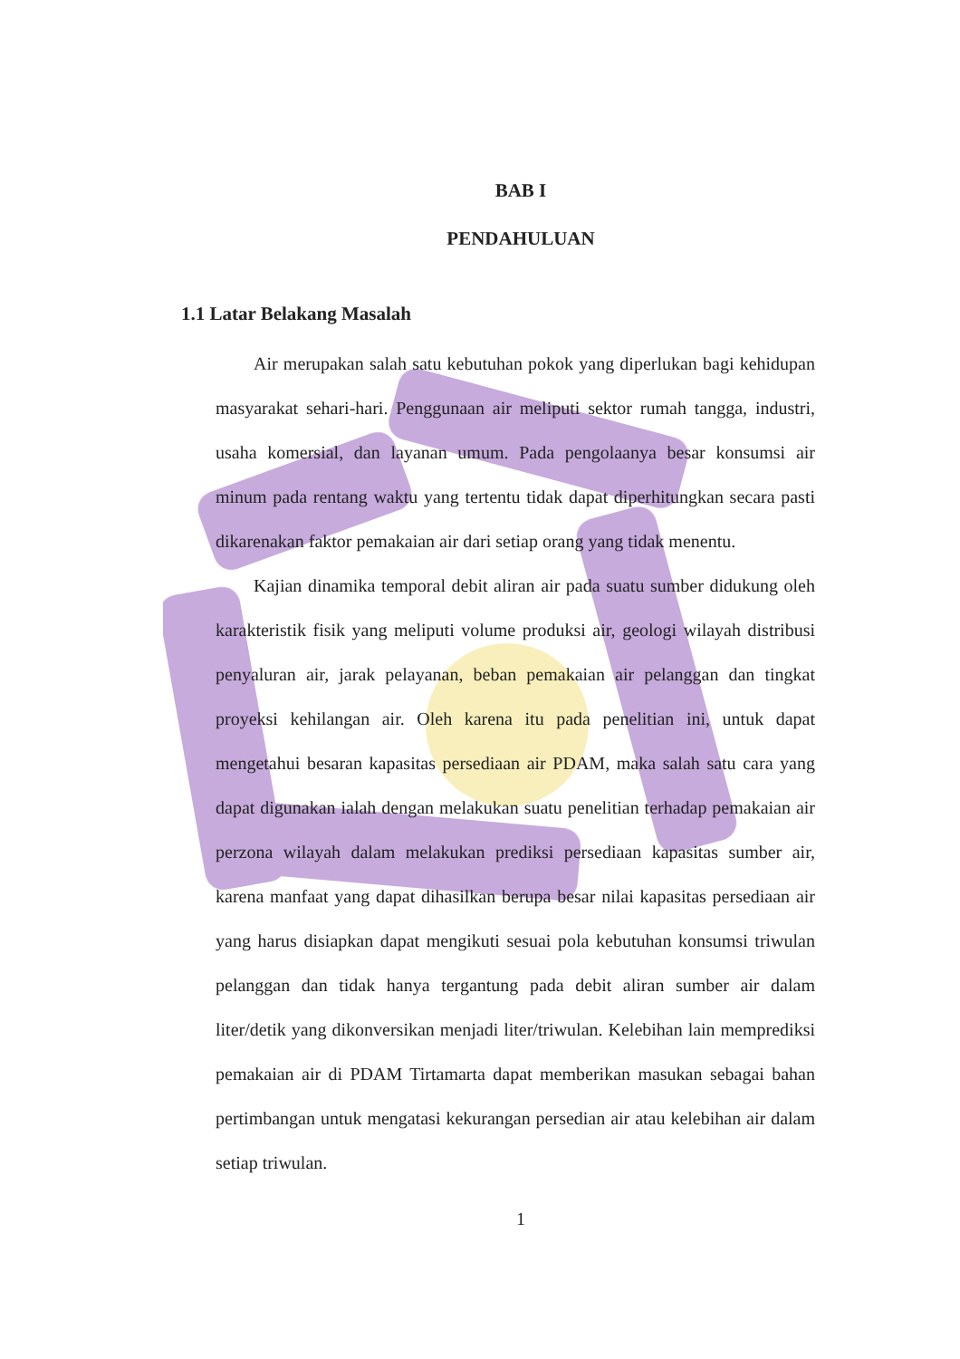BAB I
PENDAHULUAN
1.1 Latar Belakang Masalah
Air merupakan salah satu kebutuhan pokok yang diperlukan bagi kehidupan masyarakat sehari-hari. Penggunaan air meliputi sektor rumah tangga, industri, usaha komersial, dan layanan umum. Pada pengolaanya besar konsumsi air minum pada rentang waktu yang tertentu tidak dapat diperhitungkan secara pasti dikarenakan faktor pemakaian air dari setiap orang yang tidak menentu.
Kajian dinamika temporal debit aliran air pada suatu sumber didukung oleh karakteristik fisik yang meliputi volume produksi air, geologi wilayah distribusi penyaluran air, jarak pelayanan, beban pemakaian air pelanggan dan tingkat proyeksi kehilangan air. Oleh karena itu pada penelitian ini, untuk dapat mengetahui besaran kapasitas persediaan air PDAM, maka salah satu cara yang dapat digunakan ialah dengan melakukan suatu penelitian terhadap pemakaian air perzona wilayah dalam melakukan prediksi persediaan kapasitas sumber air, karena manfaat yang dapat dihasilkan berupa besar nilai kapasitas persediaan air yang harus disiapkan dapat mengikuti sesuai pola kebutuhan konsumsi triwulan pelanggan dan tidak hanya tergantung pada debit aliran sumber air dalam liter/detik yang dikonversikan menjadi liter/triwulan. Kelebihan lain memprediksi pemakaian air di PDAM Tirtamarta dapat memberikan masukan sebagai bahan pertimbangan untuk mengatasi kekurangan persedian air atau kelebihan air dalam setiap triwulan.
1